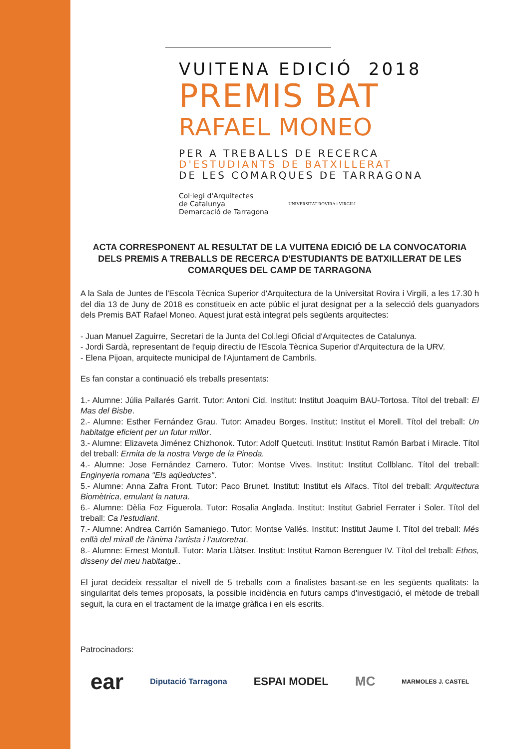VUITENA EDICIÓ 2018
PREMIS BAT
RAFAEL MONEO
PER A TREBALLS DE RECERCA
D'ESTUDIANTS DE BATXILLERAT
DE LES COMARQUES DE TARRAGONA
Col·legi d'Arquitectes
de Catalunya
Demarcació de Tarragona
UNIVERSITAT ROVIRA i VIRGILI
ACTA CORRESPONENT AL RESULTAT DE LA VUITENA EDICIÓ DE LA CONVOCATORIA DELS PREMIS A TREBALLS DE RECERCA D'ESTUDIANTS DE BATXILLERAT DE LES COMARQUES DEL CAMP DE TARRAGONA
A la Sala de Juntes de l'Escola Tècnica Superior d'Arquitectura de la Universitat Rovira i Virgili, a les 17.30 h del dia 13 de Juny de 2018 es constitueix en acte públic el jurat designat per a la selecció dels guanyadors dels Premis BAT Rafael Moneo. Aquest jurat està integrat pels següents arquitectes:
- Juan Manuel Zaguirre, Secretari de la Junta del Col.legi Oficial d'Arquitectes de Catalunya.
- Jordi Sardà, representant de l'equip directiu de l'Escola Tècnica Superior d'Arquitectura de la URV.
- Elena Pijoan, arquitecte municipal de l'Ajuntament de Cambrils.
Es fan constar a continuació els treballs presentats:
1.- Alumne: Júlia Pallarés Garrit. Tutor: Antoni Cid. Institut: Institut Joaquim BAU-Tortosa. Títol del treball: El Mas del Bisbe.
2.- Alumne: Esther Fernández Grau. Tutor: Amadeu Borges. Institut: Institut el Morell. Títol del treball: Un habitatge eficient per un futur millor.
3.- Alumne: Elizaveta Jiménez Chizhonok. Tutor: Adolf Quetcuti. Institut: Institut Ramón Barbat i Miracle. Títol del treball: Ermita de la nostra Verge de la Pineda.
4.- Alumne: Jose Fernández Carnero. Tutor: Montse Vives. Institut: Institut Collblanc. Títol del treball: Enginyeria romana "Els aqüeductes".
5.- Alumne: Anna Zafra Front. Tutor: Paco Brunet. Institut: Institut els Alfacs. Títol del treball: Arquitectura Biomètrica, emulant la natura.
6.- Alumne: Dèlia Foz Figuerola. Tutor: Rosalia Anglada. Institut: Institut Gabriel Ferrater i Soler. Títol del treball: Ca l'estudiant.
7.- Alumne: Andrea Carrión Samaniego. Tutor: Montse Vallés. Institut: Institut Jaume I. Títol del treball: Més enllà del mirall de l'ànima l'artista i l'autoretrat.
8.- Alumne: Ernest Montull. Tutor: Maria Llàtser. Institut: Institut Ramon Berenguer IV. Títol del treball: Ethos, disseny del meu habitatge..
El jurat decideix ressaltar el nivell de 5 treballs com a finalistes basant-se en les següents qualitats: la singularitat dels temes proposats, la possible incidència en futurs camps d'investigació, el mètode de treball seguit, la cura en el tractament de la imatge gràfica i en els escrits.
Patrocinadors:
ear Diputació Tarragona ESPAI MODEL MC MARMOLES J. CASTEL